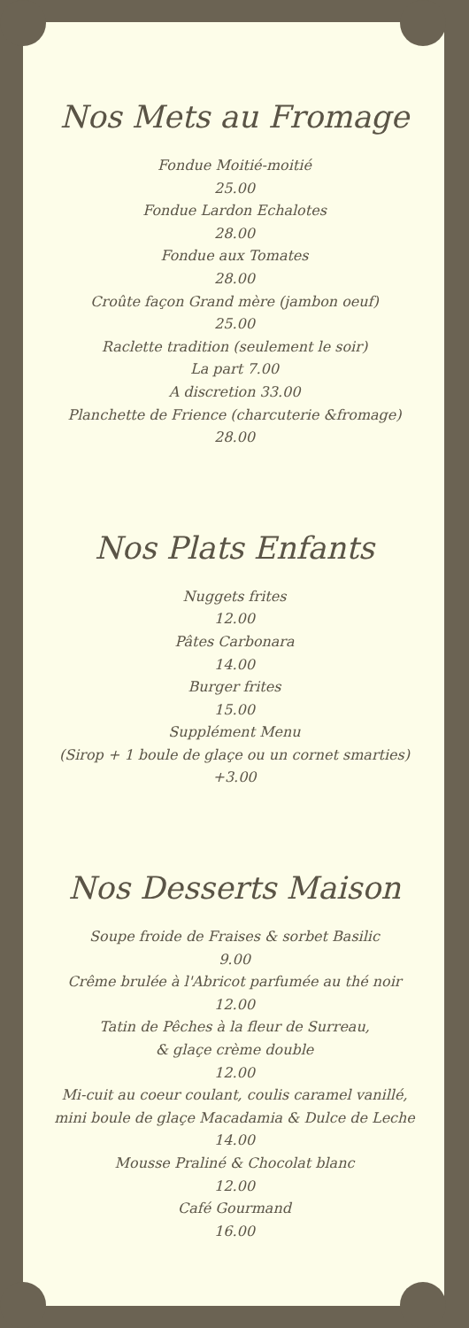Nos Mets au Fromage
Fondue Moitié-moitié
25.00
Fondue Lardon Echalotes
28.00
Fondue aux Tomates
28.00
Croûte façon Grand mère (jambon oeuf)
25.00
Raclette tradition (seulement le soir)
La part 7.00
A discretion 33.00
Planchette de Frience (charcuterie &fromage)
28.00
Nos Plats Enfants
Nuggets frites
12.00
Pâtes Carbonara
14.00
Burger frites
15.00
Supplément Menu
(Sirop + 1 boule de glaçe ou un cornet smarties)
+3.00
Nos Desserts Maison
Soupe froide de Fraises & sorbet Basilic
9.00
Crême brulée à l'Abricot parfumée au thé noir
12.00
Tatin de Pêches à la fleur de Surreau,
& glaçe crème double
12.00
Mi-cuit au coeur coulant, coulis caramel vanillé,
mini boule de glaçe Macadamia & Dulce de Leche
14.00
Mousse Praliné & Chocolat blanc
12.00
Café Gourmand
16.00